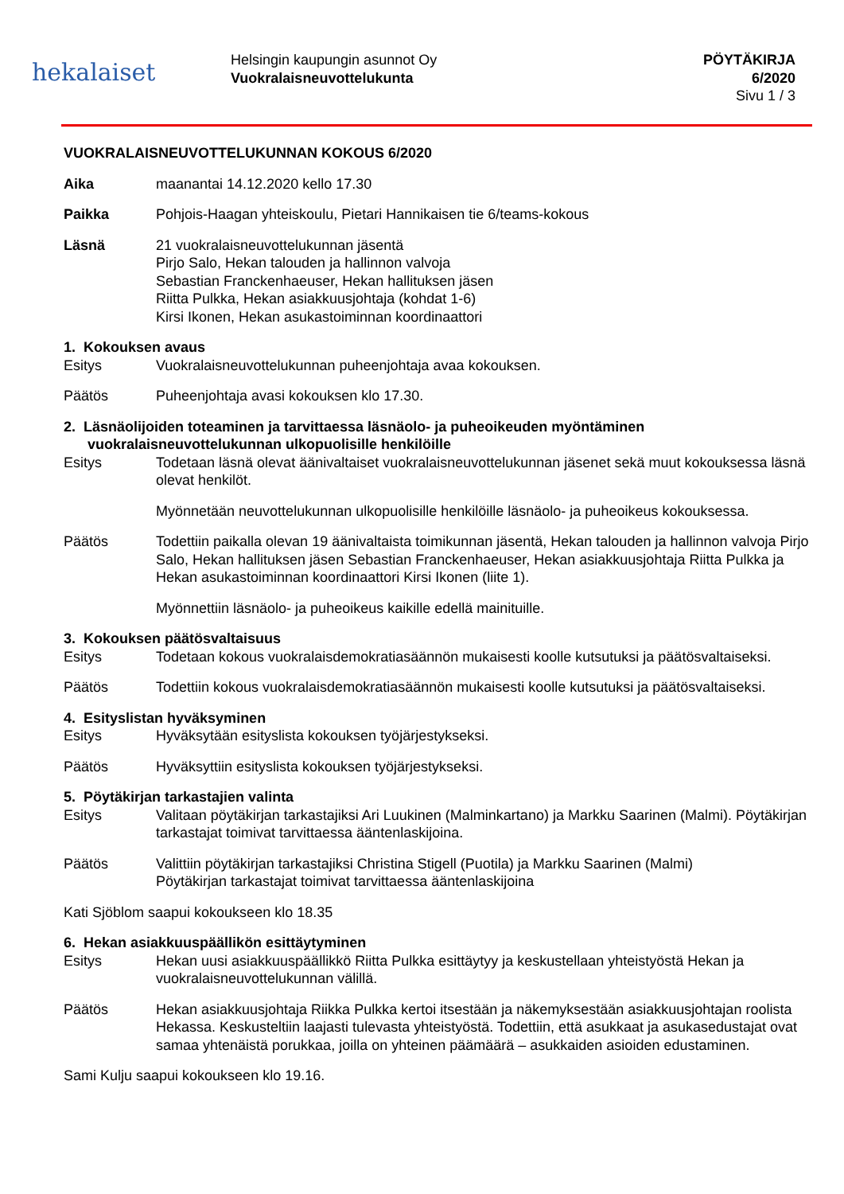hekalaiset
Helsingin kaupungin asunnot Oy
Vuokralaisneuvottelukunta
PÖYTÄKIRJA
6/2020
Sivu 1 / 3
VUOKRALAISNEUVOTTELUKUNNAN KOKOUS 6/2020
Aika maanantai 14.12.2020 kello 17.30
Paikka Pohjois-Haagan yhteiskoulu, Pietari Hannikaisen tie 6/teams-kokous
Läsnä 21 vuokralaisneuvottelukunnan jäsentä
Pirjo Salo, Hekan talouden ja hallinnon valvoja
Sebastian Franckenhaeuser, Hekan hallituksen jäsen
Riitta Pulkka, Hekan asiakkuusjohtaja (kohdat 1-6)
Kirsi Ikonen, Hekan asukastoiminnan koordinaattori
1. Kokouksen avaus
Esitys Vuokralaisneuvottelukunnan puheenjohtaja avaa kokouksen.
Päätös Puheenjohtaja avasi kokouksen klo 17.30.
2. Läsnäolijoiden toteaminen ja tarvittaessa läsnäolo- ja puheoikeuden myöntäminen
vuokralaisneuvottelukunnan ulkopuolisille henkilöille
Esitys Todetaan läsnä olevat äänivaltaiset vuokralaisneuvottelukunnan jäsenet sekä muut kokouksessa läsnä olevat henkilöt.
Myönnetään neuvottelukunnan ulkopuolisille henkilöille läsnäolo- ja puheoikeus kokouksessa.
Päätös Todettiin paikalla olevan 19 äänivaltaista toimikunnan jäsentä, Hekan talouden ja hallinnon valvoja Pirjo Salo, Hekan hallituksen jäsen Sebastian Franckenhaeuser, Hekan asiakkuusjohtaja Riitta Pulkka ja Hekan asukastoiminnan koordinaattori Kirsi Ikonen (liite 1).
Myönnettiin läsnäolo- ja puheoikeus kaikille edellä mainituille.
3. Kokouksen päätösvaltaisuus
Esitys Todetaan kokous vuokralaisdemokratiasäännön mukaisesti koolle kutsutuksi ja päätösvaltaiseksi.
Päätös Todettiin kokous vuokralaisdemokratiasäännön mukaisesti koolle kutsutuksi ja päätösvaltaiseksi.
4. Esityslistan hyväksyminen
Esitys Hyväksytään esityslista kokouksen työjärjestykseksi.
Päätös Hyväksyttiin esityslista kokouksen työjärjestykseksi.
5. Pöytäkirjan tarkastajien valinta
Esitys Valitaan pöytäkirjan tarkastajiksi Ari Luukinen (Malminkartano) ja Markku Saarinen (Malmi). Pöytäkirjan tarkastajat toimivat tarvittaessa ääntenlaskijoina.
Päätös Valittiin pöytäkirjan tarkastajiksi Christina Stigell (Puotila) ja Markku Saarinen (Malmi)
Pöytäkirjan tarkastajat toimivat tarvittaessa ääntenlaskijoina
Kati Sjöblom saapui kokoukseen klo 18.35
6. Hekan asiakkuuspäällikön esittäytyminen
Esitys Hekan uusi asiakkuuspäällikkö Riitta Pulkka esittäytyy ja keskustellaan yhteistyöstä Hekan ja vuokralaisneuvottelukunnan välillä.
Päätös Hekan asiakkuusjohtaja Riikka Pulkka kertoi itsestään ja näkemyksestään asiakkuusjohtajan roolista Hekassa. Keskusteltiin laajasti tulevasta yhteistyöstä. Todettiin, että asukkaat ja asukasedustajat ovat samaa yhtenäistä porukkaa, joilla on yhteinen päämäärä – asukkaiden asioiden edustaminen.
Sami Kulju saapui kokoukseen klo 19.16.